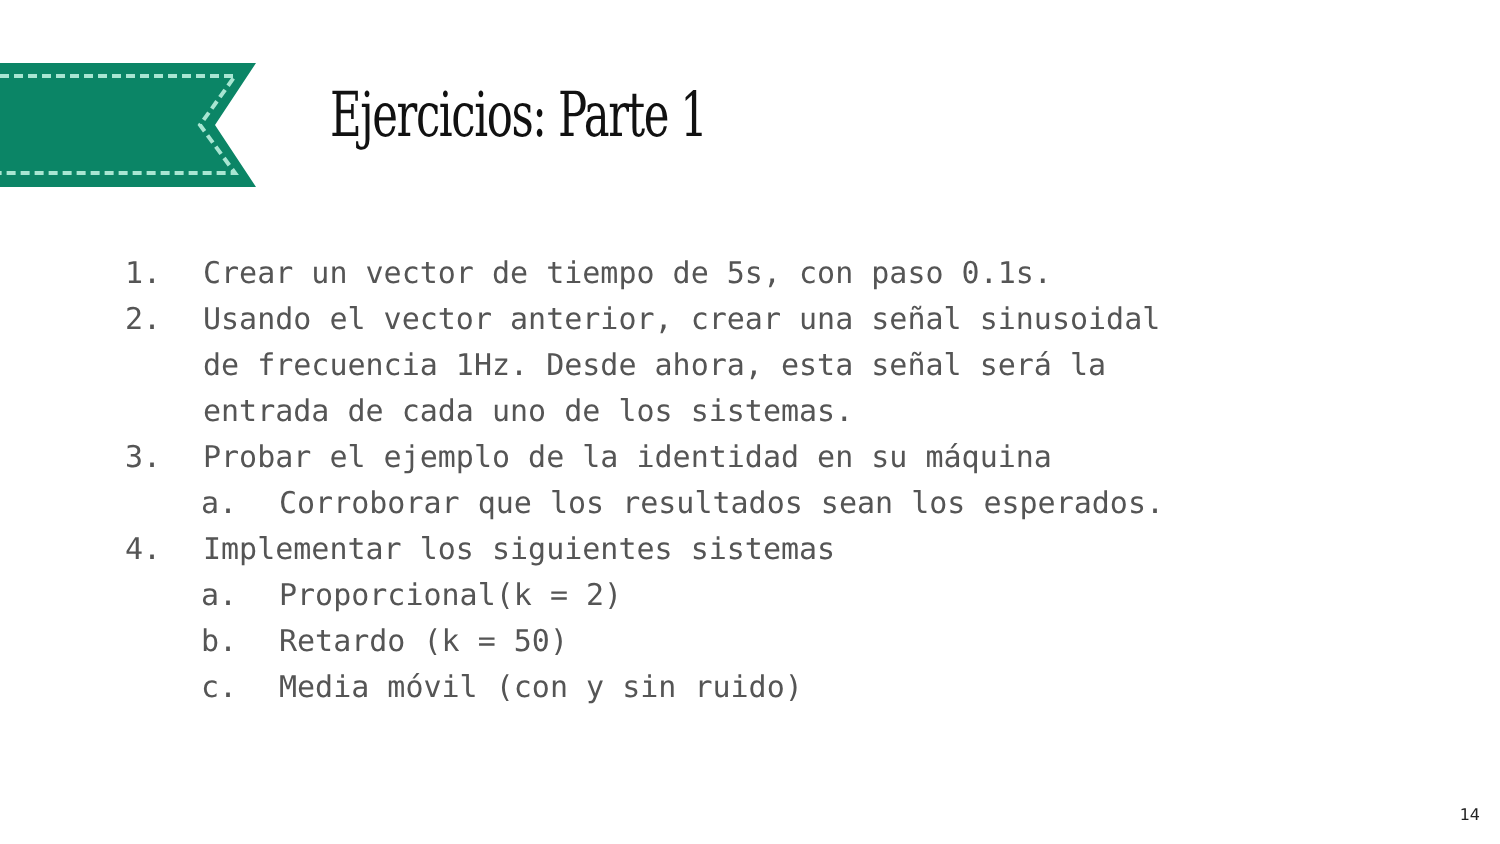Ejercicios: Parte 1
1. Crear un vector de tiempo de 5s, con paso 0.1s.
2. Usando el vector anterior, crear una señal sinusoidal
de frecuencia 1Hz. Desde ahora, esta señal será la
entrada de cada uno de los sistemas.
3. Probar el ejemplo de la identidad en su máquina
a. Corroborar que los resultados sean los esperados.
4. Implementar los siguientes sistemas
a. Proporcional(k = 2)
b. Retardo (k = 50)
c. Media móvil (con y sin ruido)
14